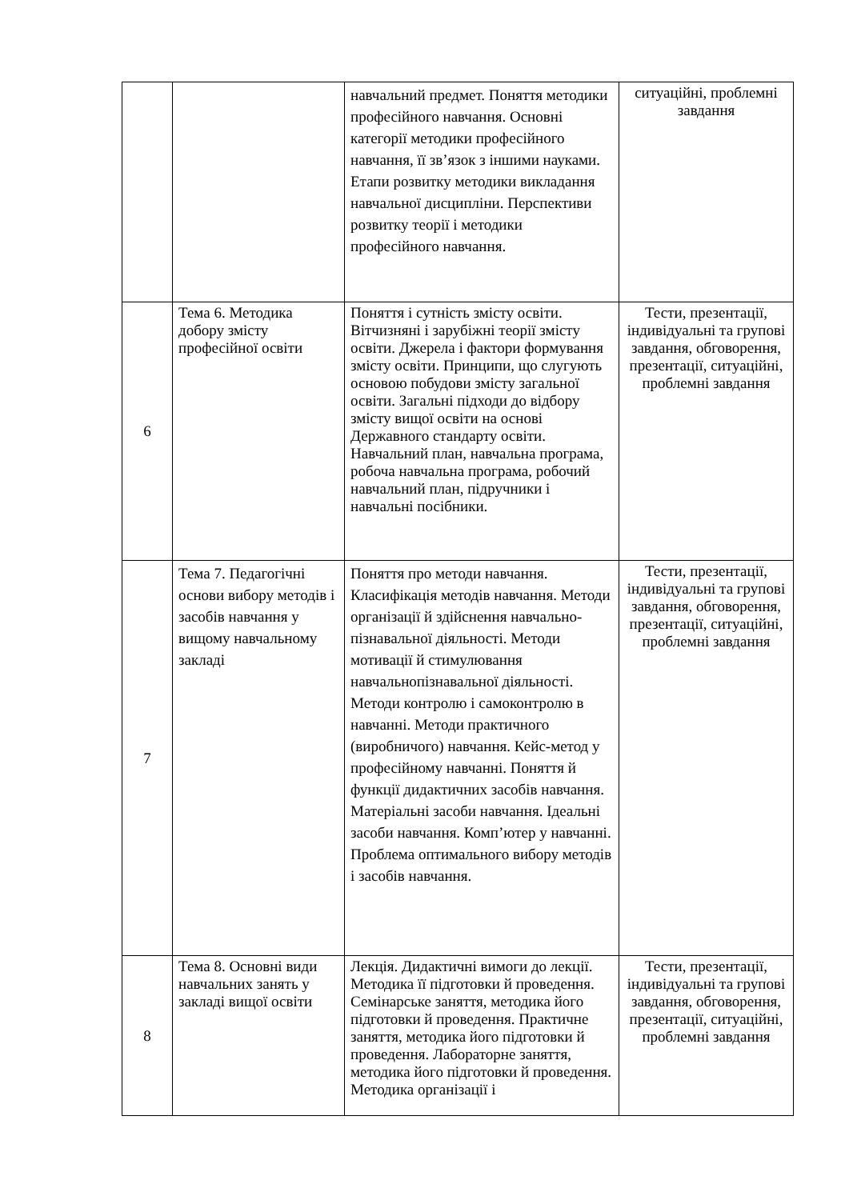| | | навчальний предмет. Поняття методики професійного навчання. Основні категорії методики професійного навчання, її зв’язок з іншими науками. Етапи розвитку методики викладання навчальної дисципліни. Перспективи розвитку теорії і методики професійного навчання. | ситуаційні, проблемні завдання |
| 6 | Тема 6. Методика добору змісту професійної освіти | Поняття і сутність змісту освіти. Вітчизняні і зарубіжні теорії змісту освіти. Джерела і фактори формування змісту освіти. Принципи, що слугують основою побудови змісту загальної освіти. Загальні підходи до відбору змісту вищої освіти на основі Державного стандарту освіти. Навчальний план, навчальна програма, робоча навчальна програма, робочий навчальний план, підручники і навчальні посібники. | Тести, презентації, індивідуальні та групові завдання, обговорення, презентації, ситуаційні, проблемні завдання |
| 7 | Тема 7. Педагогічні основи вибору методів і засобів навчання у вищому навчальному закладі | Поняття про методи навчання. Класифікація методів навчання. Методи організації й здійснення навчально-пізнавальної діяльності. Методи мотивації й стимулювання навчальнопізнавальної діяльності. Методи контролю і самоконтролю в навчанні. Методи практичного (виробничого) навчання. Кейс-метод у професійному навчанні. Поняття й функції дидактичних засобів навчання. Матеріальні засоби навчання. Ідеальні засоби навчання. Комп’ютер у навчанні. Проблема оптимального вибору методів і засобів навчання. | Тести, презентації, індивідуальні та групові завдання, обговорення, презентації, ситуаційні, проблемні завдання |
| 8 | Тема 8. Основні види навчальних занять у закладі вищої освіти | Лекція. Дидактичні вимоги до лекції. Методика її підготовки й проведення. Семінарське заняття, методика його підготовки й проведення. Практичне заняття, методика його підготовки й проведення. Лабораторне заняття, методика його підготовки й проведення. Методика організації і | Тести, презентації, індивідуальні та групові завдання, обговорення, презентації, ситуаційні, проблемні завдання |